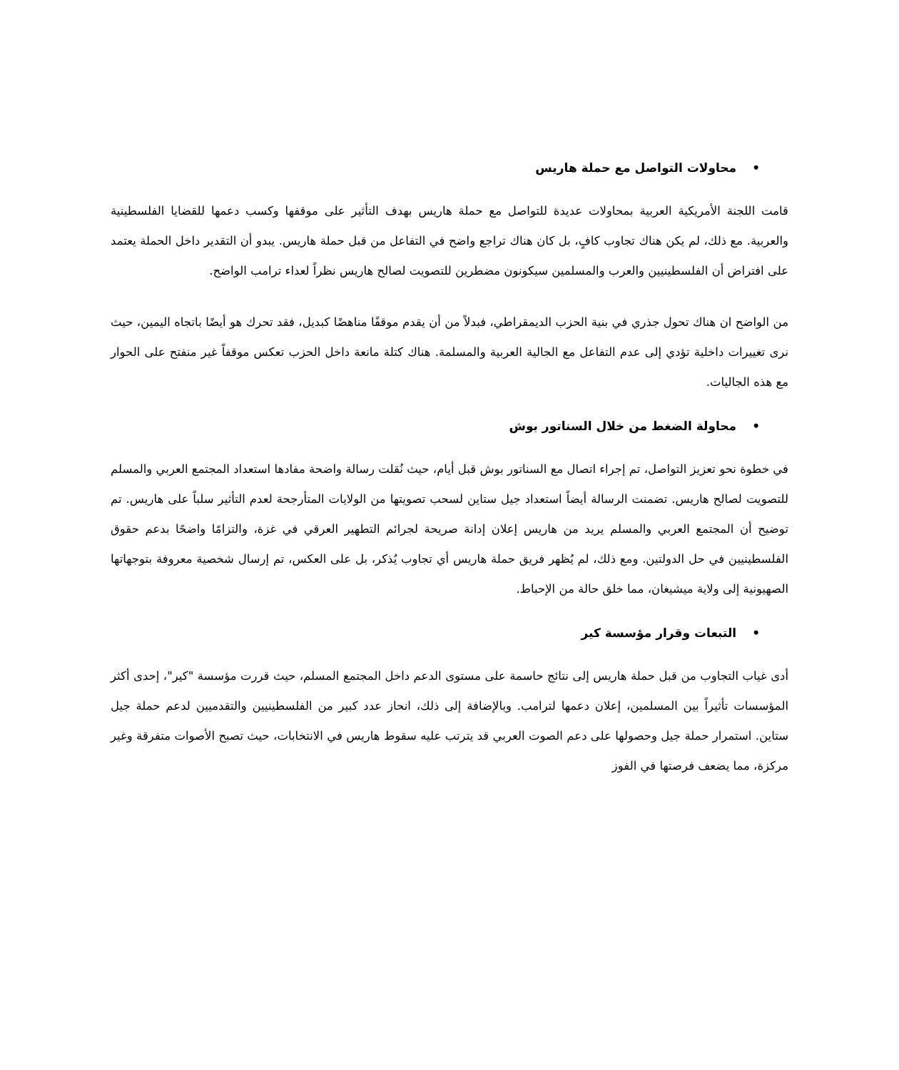•محاولات التواصل مع حملة هاريس
قامت اللجنة الأمريكية العربية بمحاولات عديدة للتواصل مع حملة هاريس بهدف التأثير على موقفها وكسب دعمها للقضايا الفلسطينية والعربية. مع ذلك، لم يكن هناك تجاوب كافٍ، بل كان هناك تراجع واضح في التفاعل من قبل حملة هاريس. يبدو أن التقدير داخل الحملة يعتمد على افتراض أن الفلسطينيين والعرب والمسلمين سيكونون مضطرين للتصويت لصالح هاريس نظراً لعداء ترامب الواضح.
من الواضح ان هناك تحول جذري في بنية الحزب الديمقراطي، فبدلاً من أن يقدم موقفًا مناهضًا كبديل، فقد تحرك هو أيضًا باتجاه اليمين، حيث نرى تغييرات داخلية تؤدي إلى عدم التفاعل مع الجالية العربية والمسلمة. هناك كتلة مانعة داخل الحزب تعكس موقفاً غير منفتح على الحوار مع هذه الجاليات.
•محاولة الضغط من خلال السناتور بوش
في خطوة نحو تعزيز التواصل، تم إجراء اتصال مع السناتور بوش قبل أيام، حيث نُقلت رسالة واضحة مفادها استعداد المجتمع العربي والمسلم للتصويت لصالح هاريس. تضمنت الرسالة أيضاً استعداد جيل ستاين لسحب تصويتها من الولايات المتأرجحة لعدم التأثير سلباً على هاريس. تم توضيح أن المجتمع العربي والمسلم يريد من هاريس إعلان إدانة صريحة لجرائم التطهير العرقي في غزة، والتزامًا واضحًا بدعم حقوق الفلسطينيين في حل الدولتين. ومع ذلك، لم يُظهر فريق حملة هاريس أي تجاوب يُذكر، بل على العكس، تم إرسال شخصية معروفة بتوجهاتها الصهيونية إلى ولاية ميشيغان، مما خلق حالة من الإحباط.
•التبعات وقرار مؤسسة كير
أدى غياب التجاوب من قبل حملة هاريس إلى نتائج حاسمة على مستوى الدعم داخل المجتمع المسلم، حيث قررت مؤسسة "كير"، إحدى أكثر المؤسسات تأثيراً بين المسلمين، إعلان دعمها لترامب. وبالإضافة إلى ذلك، انحاز عدد كبير من الفلسطينيين والتقدميين لدعم حملة جيل ستاين. استمرار حملة جيل وحصولها على دعم الصوت العربي قد يترتب عليه سقوط هاريس في الانتخابات، حيث تصبح الأصوات متفرقة وغير مركزة، مما يضعف فرصتها في الفوز